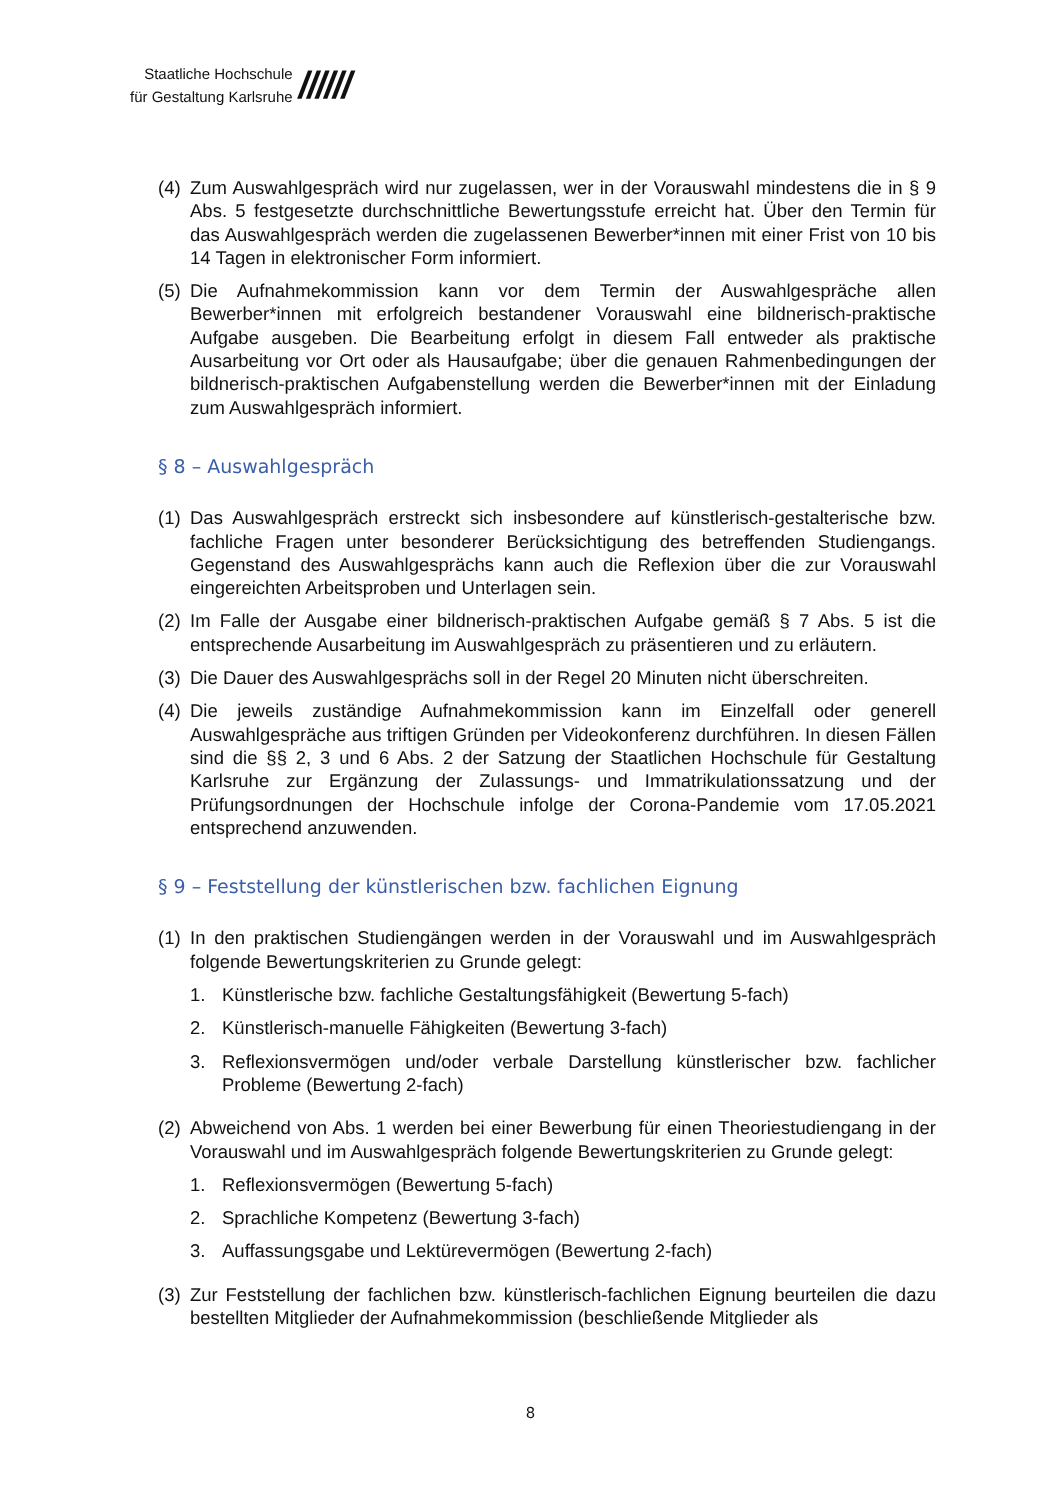Staatliche Hochschule
für Gestaltung Karlsruhe
//////
(4) Zum Auswahlgespräch wird nur zugelassen, wer in der Vorauswahl mindestens die in § 9 Abs. 5 festgesetzte durchschnittliche Bewertungsstufe erreicht hat. Über den Termin für das Auswahlgespräch werden die zugelassenen Bewerber*innen mit einer Frist von 10 bis 14 Tagen in elektronischer Form informiert.
(5) Die Aufnahmekommission kann vor dem Termin der Auswahlgespräche allen Bewerber*innen mit erfolgreich bestandener Vorauswahl eine bildnerisch-praktische Aufgabe ausgeben. Die Bearbeitung erfolgt in diesem Fall entweder als praktische Ausarbeitung vor Ort oder als Hausaufgabe; über die genauen Rahmenbedingungen der bildnerisch-praktischen Aufgabenstellung werden die Bewerber*innen mit der Einladung zum Auswahlgespräch informiert.
§ 8 – Auswahlgespräch
(1) Das Auswahlgespräch erstreckt sich insbesondere auf künstlerisch-gestalterische bzw. fachliche Fragen unter besonderer Berücksichtigung des betreffenden Studiengangs. Gegenstand des Auswahlgesprächs kann auch die Reflexion über die zur Vorauswahl eingereichten Arbeitsproben und Unterlagen sein.
(2) Im Falle der Ausgabe einer bildnerisch-praktischen Aufgabe gemäß § 7 Abs. 5 ist die entsprechende Ausarbeitung im Auswahlgespräch zu präsentieren und zu erläutern.
(3) Die Dauer des Auswahlgesprächs soll in der Regel 20 Minuten nicht überschreiten.
(4) Die jeweils zuständige Aufnahmekommission kann im Einzelfall oder generell Auswahlgespräche aus triftigen Gründen per Videokonferenz durchführen. In diesen Fällen sind die §§ 2, 3 und 6 Abs. 2 der Satzung der Staatlichen Hochschule für Gestaltung Karlsruhe zur Ergänzung der Zulassungs- und Immatrikulationssatzung und der Prüfungsordnungen der Hochschule infolge der Corona-Pandemie vom 17.05.2021 entsprechend anzuwenden.
§ 9 – Feststellung der künstlerischen bzw. fachlichen Eignung
(1) In den praktischen Studiengängen werden in der Vorauswahl und im Auswahlgespräch folgende Bewertungskriterien zu Grunde gelegt:
1. Künstlerische bzw. fachliche Gestaltungsfähigkeit (Bewertung 5-fach)
2. Künstlerisch-manuelle Fähigkeiten (Bewertung 3-fach)
3. Reflexionsvermögen und/oder verbale Darstellung künstlerischer bzw. fachlicher Probleme (Bewertung 2-fach)
(2) Abweichend von Abs. 1 werden bei einer Bewerbung für einen Theoriestudiengang in der Vorauswahl und im Auswahlgespräch folgende Bewertungskriterien zu Grunde gelegt:
1. Reflexionsvermögen (Bewertung 5-fach)
2. Sprachliche Kompetenz (Bewertung 3-fach)
3. Auffassungsgabe und Lektürevermögen (Bewertung 2-fach)
(3) Zur Feststellung der fachlichen bzw. künstlerisch-fachlichen Eignung beurteilen die dazu bestellten Mitglieder der Aufnahmekommission (beschließende Mitglieder als
8